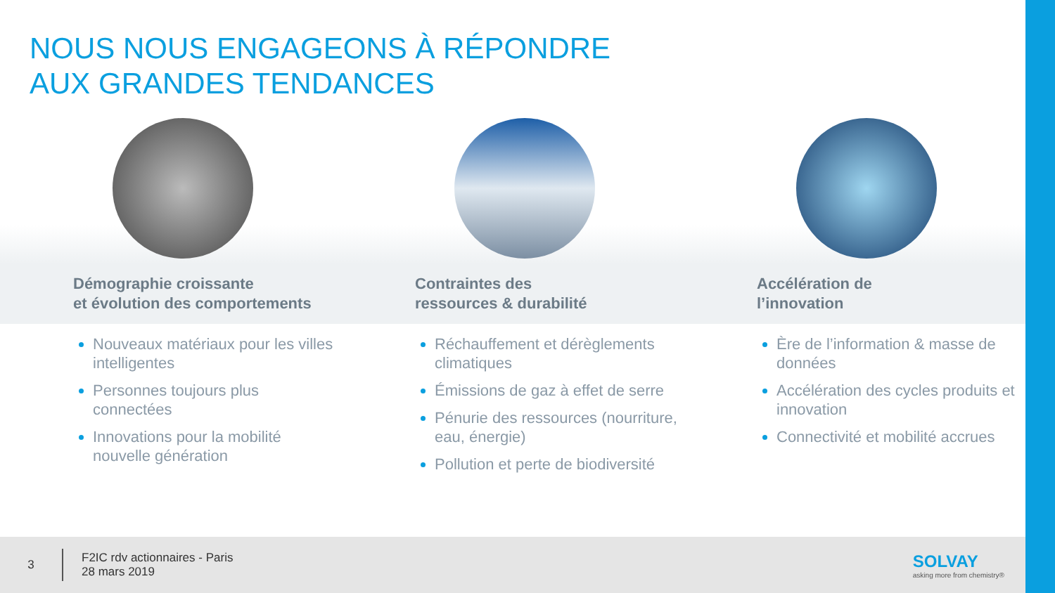NOUS NOUS ENGAGEONS À RÉPONDRE
AUX GRANDES TENDANCES
Démographie croissante
et évolution des comportements
Nouveaux matériaux pour les villes intelligentes
Personnes toujours plus connectées
Innovations pour la mobilité nouvelle génération
Contraintes des
ressources & durabilité
Réchauffement et dérèglements climatiques
Émissions de gaz à effet de serre
Pénurie des ressources (nourriture, eau, énergie)
Pollution et perte de biodiversité
Accélération de
l’innovation
Ère de l’information & masse de données
Accélération des cycles produits et innovation
Connectivité et mobilité accrues
3
F2IC rdv actionnaires - Paris
28 mars 2019
SOLVAY
asking more from chemistry®